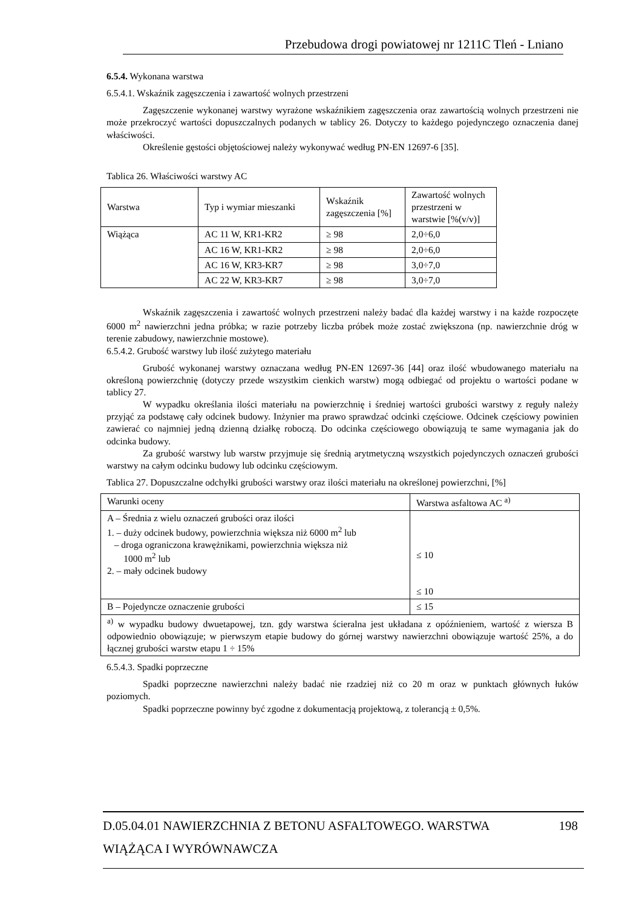Przebudowa drogi powiatowej nr 1211C Tleń - Lniano
6.5.4. Wykonana warstwa
6.5.4.1. Wskaźnik zagęszczenia i zawartość wolnych przestrzeni
Zagęszczenie wykonanej warstwy wyrażone wskaźnikiem zagęszczenia oraz zawartością wolnych przestrzeni nie może przekroczyć wartości dopuszczalnych podanych w tablicy 26. Dotyczy to każdego pojedynczego oznaczenia danej właściwości.
Określenie gęstości objętościowej należy wykonywać według PN-EN 12697-6 [35].
Tablica 26. Właściwości warstwy AC
| Warstwa | Typ i wymiar mieszanki | Wskaźnik zagęszczenia [%] | Zawartość wolnych przestrzeni w warstwie [%(v/v)] |
| Wiążąca | AC 11 W, KR1-KR2 | ≥ 98 | 2,0÷6,0 |
| | AC 16 W, KR1-KR2 | ≥ 98 | 2,0÷6,0 |
| | AC 16 W, KR3-KR7 | ≥ 98 | 3,0÷7,0 |
| | AC 22 W, KR3-KR7 | ≥ 98 | 3,0÷7,0 |
Wskaźnik zagęszczenia i zawartość wolnych przestrzeni należy badać dla każdej warstwy i na każde rozpoczęte 6000 m<sup>2</sup> nawierzchni jedna próbka; w razie potrzeby liczba próbek może zostać zwiększona (np. nawierzchnie dróg w terenie zabudowy, nawierzchnie mostowe).
6.5.4.2. Grubość warstwy lub ilość zużytego materiału
Grubość wykonanej warstwy oznaczana według PN-EN 12697-36 [44] oraz ilość wbudowanego materiału na określoną powierzchnię (dotyczy przede wszystkim cienkich warstw) mogą odbiegać od projektu o wartości podane w tablicy 27.
W wypadku określania ilości materiału na powierzchnię i średniej wartości grubości warstwy z reguły należy przyjąć za podstawę cały odcinek budowy. Inżynier ma prawo sprawdzać odcinki częściowe. Odcinek częściowy powinien zawierać co najmniej jedną dzienną działkę roboczą. Do odcinka częściowego obowiązują te same wymagania jak do odcinka budowy.
Za grubość warstwy lub warstw przyjmuje się średnią arytmetyczną wszystkich pojedynczych oznaczeń grubości warstwy na całym odcinku budowy lub odcinku częściowym.
Tablica 27. Dopuszczalne odchyłki grubości warstwy oraz ilości materiału na określonej powierzchni, [%]
| Warunki oceny | Warstwa asfaltowa AC <sup>a)</sup> |
| A – Średnia z wielu oznaczeń grubości oraz ilości 1. – duży odcinek budowy, powierzchnia większa niż 6000 m<sup>2</sup> lub – droga ograniczona krawężnikami, powierzchnia większa niż 1000 m<sup>2</sup> lub 2. – mały odcinek budowy | ≤ 10 ≤ 10 |
| B – Pojedyncze oznaczenie grubości | ≤ 15 |
| <sup>a)</sup> w wypadku budowy dwuetapowej, tzn. gdy warstwa ścieralna jest układana z opóźnieniem, wartość z wiersza B odpowiednio obowiązuje; w pierwszym etapie budowy do górnej warstwy nawierzchni obowiązuje wartość 25%, a do łącznej grubości warstw etapu 1 ÷ 15% | |
6.5.4.3. Spadki poprzeczne
Spadki poprzeczne nawierzchni należy badać nie rzadziej niż co 20 m oraz w punktach głównych łuków poziomych.
Spadki poprzeczne powinny być zgodne z dokumentacją projektową, z tolerancją ± 0,5%.
D.05.04.01 NAWIERZCHNIA Z BETONU ASFALTOWEGO. WARSTWA 198
WIĄŻĄCA I WYRÓWNAWCZA